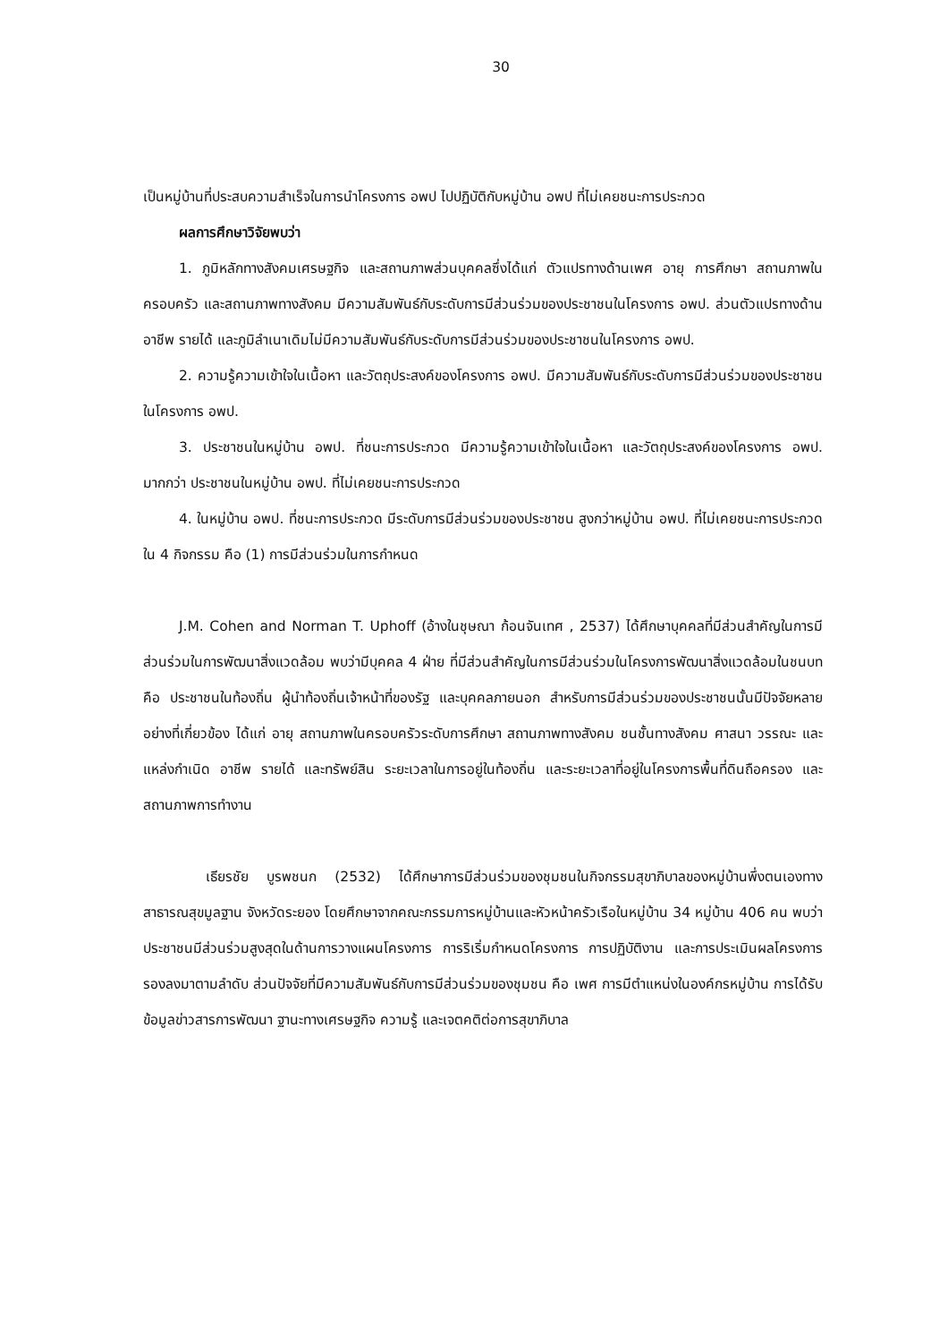30
เป็นหมู่บ้านที่ประสบความสำเร็จในการนำโครงการ อพป ไปปฏิบัติกับหมู่บ้าน อพป ที่ไม่เคยชนะการประกวด
ผลการศึกษาวิจัยพบว่า
1. ภูมิหลักทางสังคมเศรษฐกิจ และสถานภาพส่วนบุคคลซึ่งได้แก่ ตัวแปรทางด้านเพศ อายุ การศึกษา สถานภาพในครอบครัว และสถานภาพทางสังคม มีความสัมพันธ์กับระดับการมีส่วนร่วมของประชาชนในโครงการ อพป. ส่วนตัวแปรทางด้านอาชีพ รายได้ และภูมิลำเนาเดิมไม่มีความสัมพันธ์กับระดับการมีส่วนร่วมของประชาชนในโครงการ อพป.
2. ความรู้ความเข้าใจในเนื้อหา และวัตถุประสงค์ของโครงการ อพป. มีความสัมพันธ์กับระดับการมีส่วนร่วมของประชาชนในโครงการ อพป.
3. ประชาชนในหมู่บ้าน อพป. ที่ชนะการประกวด มีความรู้ความเข้าใจในเนื้อหา และวัตถุประสงค์ของโครงการ อพป. มากกว่า ประชาชนในหมู่บ้าน อพป. ที่ไม่เคยชนะการประกวด
4. ในหมู่บ้าน อพป. ที่ชนะการประกวด มีระดับการมีส่วนร่วมของประชาชน สูงกว่าหมู่บ้าน อพป. ที่ไม่เคยชนะการประกวดใน 4 กิจกรรม คือ (1) การมีส่วนร่วมในการกำหนด
J.M. Cohen and Norman T. Uphoff (อ้างในชุษณา ก้อนจันเทศ , 2537) ได้ศึกษาบุคคลที่มีส่วนสำคัญในการมีส่วนร่วมในการพัฒนาสิ่งแวดล้อม พบว่ามีบุคคล 4 ฝ่าย ที่มีส่วนสำคัญในการมีส่วนร่วมในโครงการพัฒนาสิ่งแวดล้อมในชนบท คือ ประชาชนในท้องถิ่น ผู้นำท้องถิ่นเจ้าหน้าที่ของรัฐ และบุคคลภายนอก สำหรับการมีส่วนร่วมของประชาชนนั้นมีปัจจัยหลายอย่างที่เกี่ยวข้อง ได้แก่ อายุ สถานภาพในครอบครัวระดับการศึกษา สถานภาพทางสังคม ชนชั้นทางสังคม ศาสนา วรรณะ และแหล่งกำเนิด อาชีพ รายได้ และทรัพย์สิน ระยะเวลาในการอยู่ในท้องถิ่น และระยะเวลาที่อยู่ในโครงการพื้นที่ดินถือครอง และสถานภาพการทำงาน
เธียรชัย บูรพชนก (2532) ได้ศึกษาการมีส่วนร่วมของชุมชนในกิจกรรมสุขาภิบาลของหมู่บ้านพึ่งตนเองทางสาธารณสุขมูลฐาน จังหวัดระยอง โดยศึกษาจากคณะกรรมการหมู่บ้านและหัวหน้าครัวเรือในหมู่บ้าน 34 หมู่บ้าน 406 คน พบว่า ประชาชนมีส่วนร่วมสูงสุดในด้านการวางแผนโครงการ การริเริ่มกำหนดโครงการ การปฏิบัติงาน และการประเมินผลโครงการรองลงมาตามลำดับ ส่วนปัจจัยที่มีความสัมพันธ์กับการมีส่วนร่วมของชุมชน คือ เพศ การมีตำแหน่งในองค์กรหมู่บ้าน การได้รับข้อมูลข่าวสารการพัฒนา ฐานะทางเศรษฐกิจ ความรู้ และเจตคติต่อการสุขาภิบาล